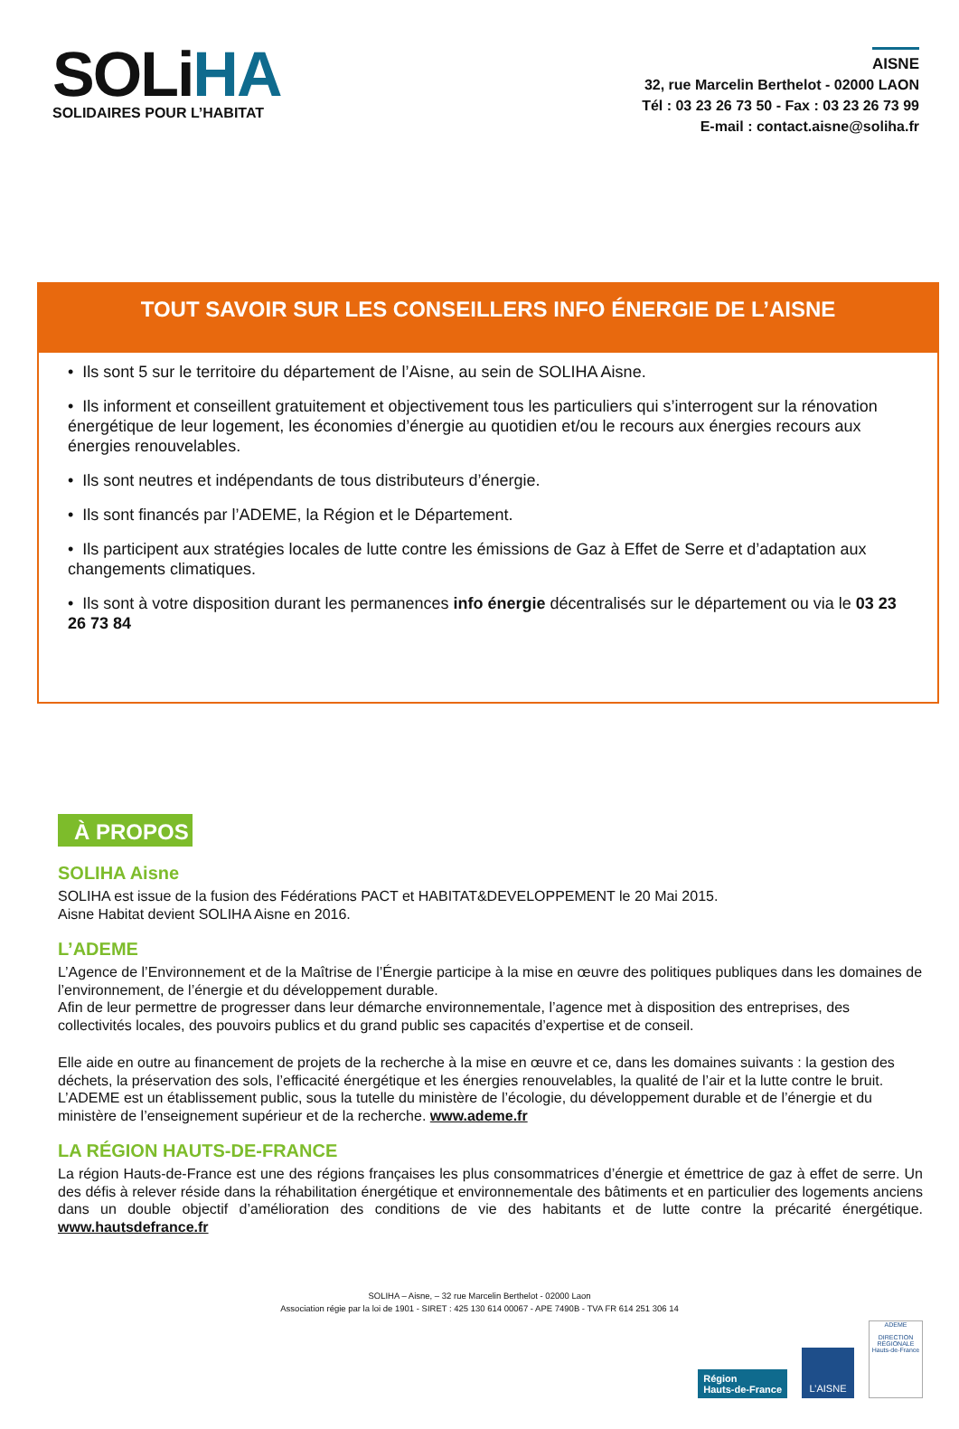SOLiHA
SOLIDAIRES POUR L’HABITAT
AISNE
32, rue Marcelin Berthelot - 02000 LAON
Tél : 03 23 26 73 50 - Fax : 03 23 26 73 99
E-mail : contact.aisne@soliha.fr
TOUT SAVOIR SUR LES CONSEILLERS INFO ÉNERGIE DE L’AISNE
• Ils sont 5 sur le territoire du département de l’Aisne, au sein de SOLIHA Aisne.
• Ils informent et conseillent gratuitement et objectivement tous les particuliers qui s’interrogent sur la rénovation énergétique de leur logement, les économies d’énergie au quotidien et/ou le recours aux énergies recours aux énergies renouvelables.
• Ils sont neutres et indépendants de tous distributeurs d’énergie.
• Ils sont financés par l’ADEME, la Région et le Département.
• Ils participent aux stratégies locales de lutte contre les émissions de Gaz à Effet de Serre et d’adaptation aux changements climatiques.
• Ils sont à votre disposition durant les permanences info énergie décentralisés sur le département ou via le 03 23 26 73 84
À PROPOS
SOLIHA Aisne
SOLIHA est issue de la fusion des Fédérations PACT et HABITAT&DEVELOPPEMENT le 20 Mai 2015.
Aisne Habitat devient SOLIHA Aisne en 2016.
L’ADEME
L’Agence de l’Environnement et de la Maîtrise de l’Énergie participe à la mise en œuvre des politiques publiques dans les domaines de l’environnement, de l’énergie et du développement durable.
Afin de leur permettre de progresser dans leur démarche environnementale, l’agence met à disposition des entreprises, des collectivités locales, des pouvoirs publics et du grand public ses capacités d’expertise et de conseil.
Elle aide en outre au financement de projets de la recherche à la mise en œuvre et ce, dans les domaines suivants : la gestion des déchets, la préservation des sols, l’efficacité énergétique et les énergies renouvelables, la qualité de l’air et la lutte contre le bruit.
L’ADEME est un établissement public, sous la tutelle du ministère de l’écologie, du développement durable et de l’énergie et du ministère de l’enseignement supérieur et de la recherche. www.ademe.fr
LA RÉGION HAUTS-DE-FRANCE
La région Hauts-de-France est une des régions françaises les plus consommatrices d’énergie et émettrice de gaz à effet de serre. Un des défis à relever réside dans la réhabilitation énergétique et environnementale des bâtiments et en particulier des logements anciens dans un double objectif d’amélioration des conditions de vie des habitants et de lutte contre la précarité énergétique. www.hautsdefrance.fr
SOLIHA – Aisne, – 32 rue Marcelin Berthelot - 02000 Laon
Association régie par la loi de 1901 - SIRET : 425 130 614 00067 - APE 7490B - TVA FR 614 251 306 14
Région
Hauts-de-France
L’AISNE
ADEME
DIRECTION RÉGIONALE Hauts-de-France